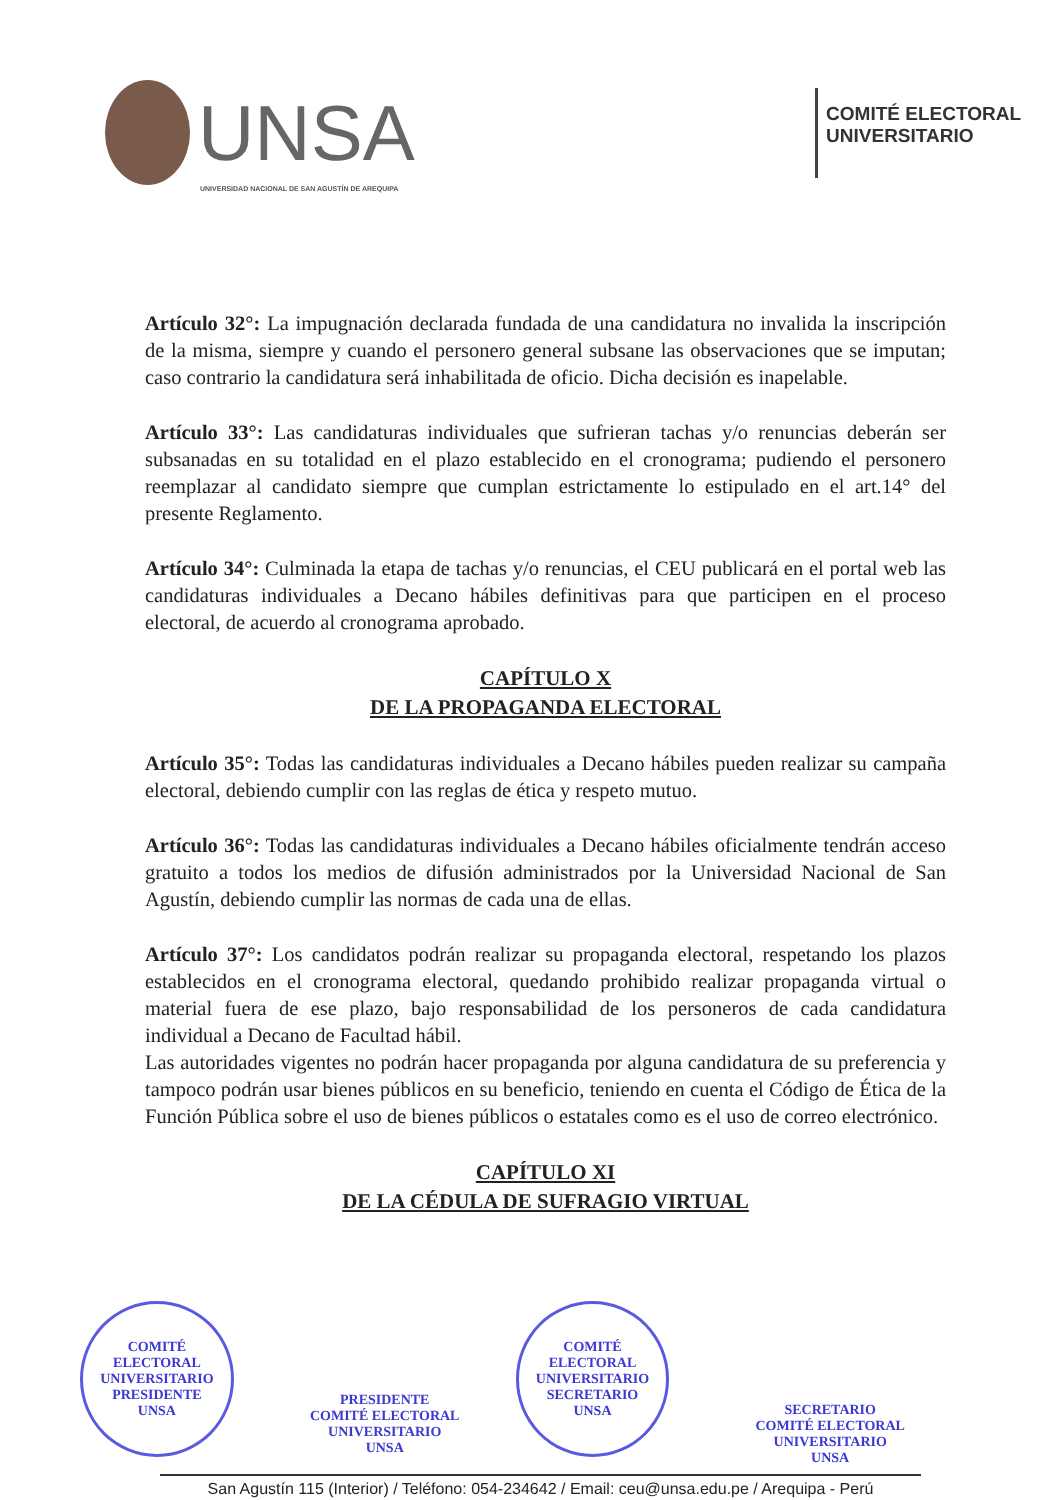UNSA
UNIVERSIDAD NACIONAL DE SAN AGUSTÍN DE AREQUIPA
COMITÉ ELECTORAL
UNIVERSITARIO
Artículo 32°: La impugnación declarada fundada de una candidatura no invalida la inscripción de la misma, siempre y cuando el personero general subsane las observaciones que se imputan; caso contrario la candidatura será inhabilitada de oficio. Dicha decisión es inapelable.
Artículo 33°: Las candidaturas individuales que sufrieran tachas y/o renuncias deberán ser subsanadas en su totalidad en el plazo establecido en el cronograma; pudiendo el personero reemplazar al candidato siempre que cumplan estrictamente lo estipulado en el art.14° del presente Reglamento.
Artículo 34°: Culminada la etapa de tachas y/o renuncias, el CEU publicará en el portal web las candidaturas individuales a Decano hábiles definitivas para que participen en el proceso electoral, de acuerdo al cronograma aprobado.
CAPÍTULO X
DE LA PROPAGANDA ELECTORAL
Artículo 35°: Todas las candidaturas individuales a Decano hábiles pueden realizar su campaña electoral, debiendo cumplir con las reglas de ética y respeto mutuo.
Artículo 36°: Todas las candidaturas individuales a Decano hábiles oficialmente tendrán acceso gratuito a todos los medios de difusión administrados por la Universidad Nacional de San Agustín, debiendo cumplir las normas de cada una de ellas.
Artículo 37°: Los candidatos podrán realizar su propaganda electoral, respetando los plazos establecidos en el cronograma electoral, quedando prohibido realizar propaganda virtual o material fuera de ese plazo, bajo responsabilidad de los personeros de cada candidatura individual a Decano de Facultad hábil.
Las autoridades vigentes no podrán hacer propaganda por alguna candidatura de su preferencia y tampoco podrán usar bienes públicos en su beneficio, teniendo en cuenta el Código de Ética de la Función Pública sobre el uso de bienes públicos o estatales como es el uso de correo electrónico.
CAPÍTULO XI
DE LA CÉDULA DE SUFRAGIO VIRTUAL
COMITÉ ELECTORAL UNIVERSITARIO
PRESIDENTE
UNSA
PRESIDENTE
COMITÉ ELECTORAL UNIVERSITARIO
UNSA
COMITÉ ELECTORAL UNIVERSITARIO
SECRETARIO
UNSA
SECRETARIO
COMITÉ ELECTORAL UNIVERSITARIO
UNSA
San Agustín 115 (Interior) / Teléfono: 054-234642 / Email: ceu@unsa.edu.pe / Arequipa - Perú